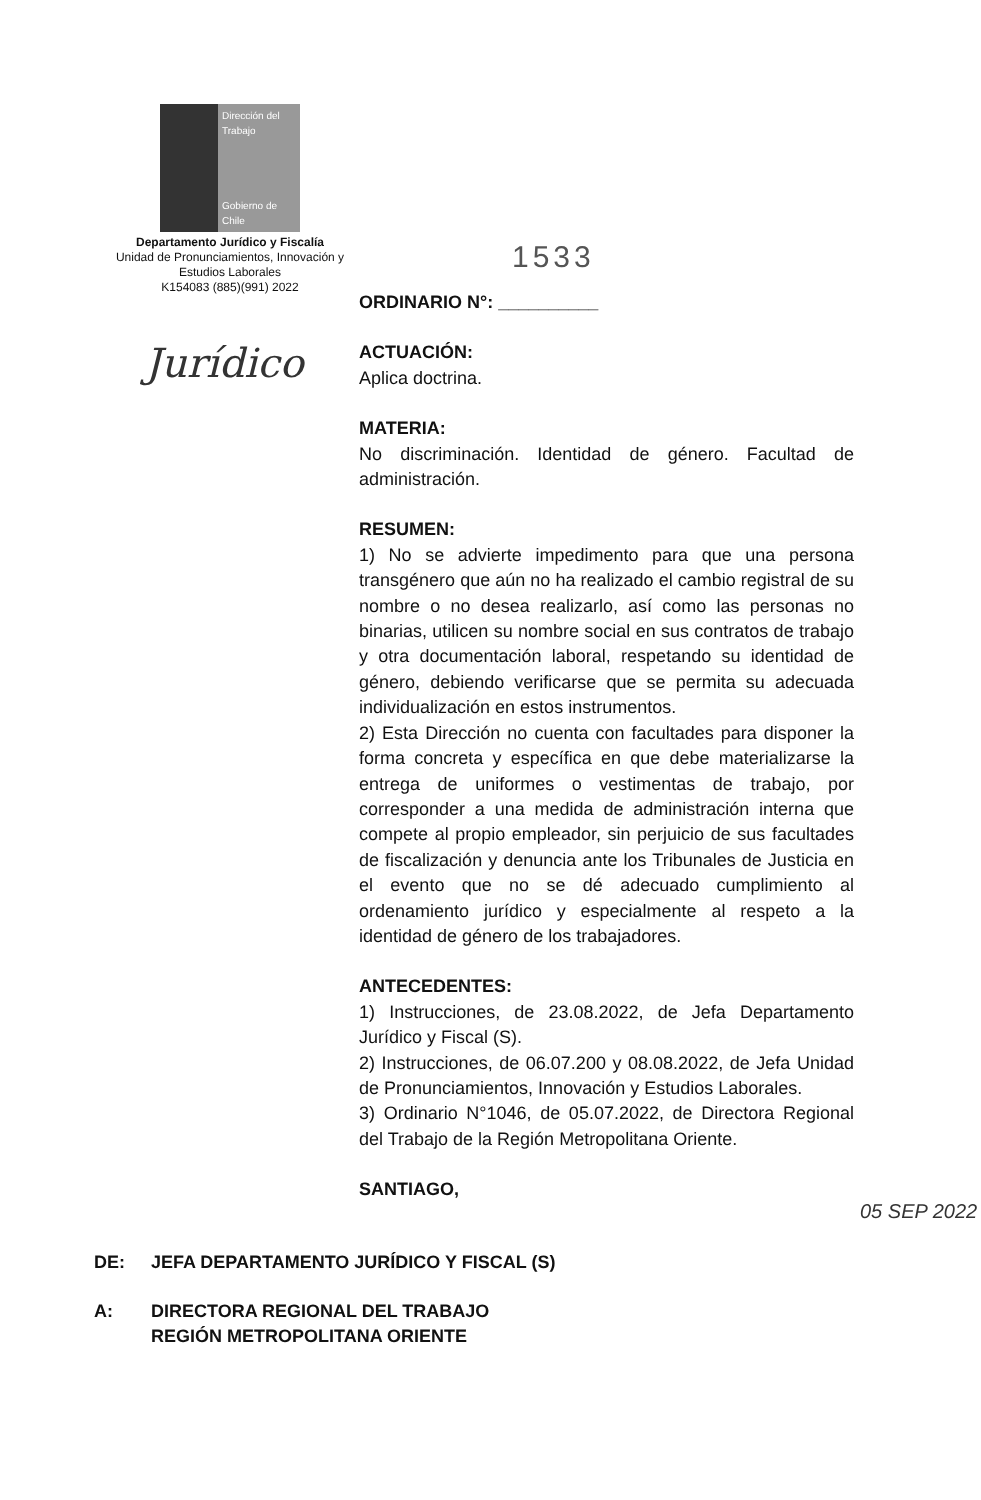Dirección del Trabajo
Gobierno de Chile
Departamento Jurídico y Fiscalía
Unidad de Pronunciamientos, Innovación y Estudios Laborales
K154083 (885)(991) 2022
Jurídico
1533
ORDINARIO N°: __________
ACTUACIÓN:
Aplica doctrina.
MATERIA:
No discriminación. Identidad de género. Facultad de administración.
RESUMEN:
1) No se advierte impedimento para que una persona transgénero que aún no ha realizado el cambio registral de su nombre o no desea realizarlo, así como las personas no binarias, utilicen su nombre social en sus contratos de trabajo y otra documentación laboral, respetando su identidad de género, debiendo verificarse que se permita su adecuada individualización en estos instrumentos.
2) Esta Dirección no cuenta con facultades para disponer la forma concreta y específica en que debe materializarse la entrega de uniformes o vestimentas de trabajo, por corresponder a una medida de administración interna que compete al propio empleador, sin perjuicio de sus facultades de fiscalización y denuncia ante los Tribunales de Justicia en el evento que no se dé adecuado cumplimiento al ordenamiento jurídico y especialmente al respeto a la identidad de género de los trabajadores.
ANTECEDENTES:
1) Instrucciones, de 23.08.2022, de Jefa Departamento Jurídico y Fiscal (S).
2) Instrucciones, de 06.07.200 y 08.08.2022, de Jefa Unidad de Pronunciamientos, Innovación y Estudios Laborales.
3) Ordinario N°1046, de 05.07.2022, de Directora Regional del Trabajo de la Región Metropolitana Oriente.
SANTIAGO,
05 SEP 2022
DE: JEFA DEPARTAMENTO JURÍDICO Y FISCAL (S)
A: DIRECTORA REGIONAL DEL TRABAJO
REGIÓN METROPOLITANA ORIENTE